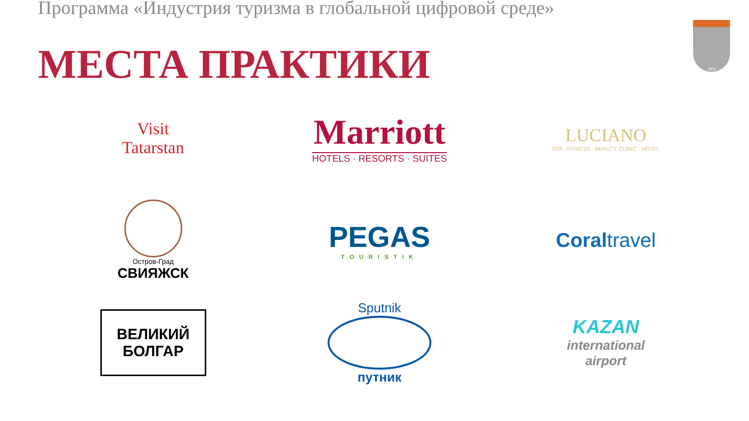Программа «Индустрия туризма в глобальной цифровой среде»
1804
МЕСТА ПРАКТИКИ
Visit
Tatarstan
Marriott
HOTELS · RESORTS · SUITES
LUCIANO
SPA · FITNESS · BEAUTY CLINIC · HOTEL
Остров-Град
СВИЯЖСК
PEGAS
TOURISTIK
Coraltravel
ВЕЛИКИЙ
БОЛГАР
Sputnik
путник
KAZAN
international
airport